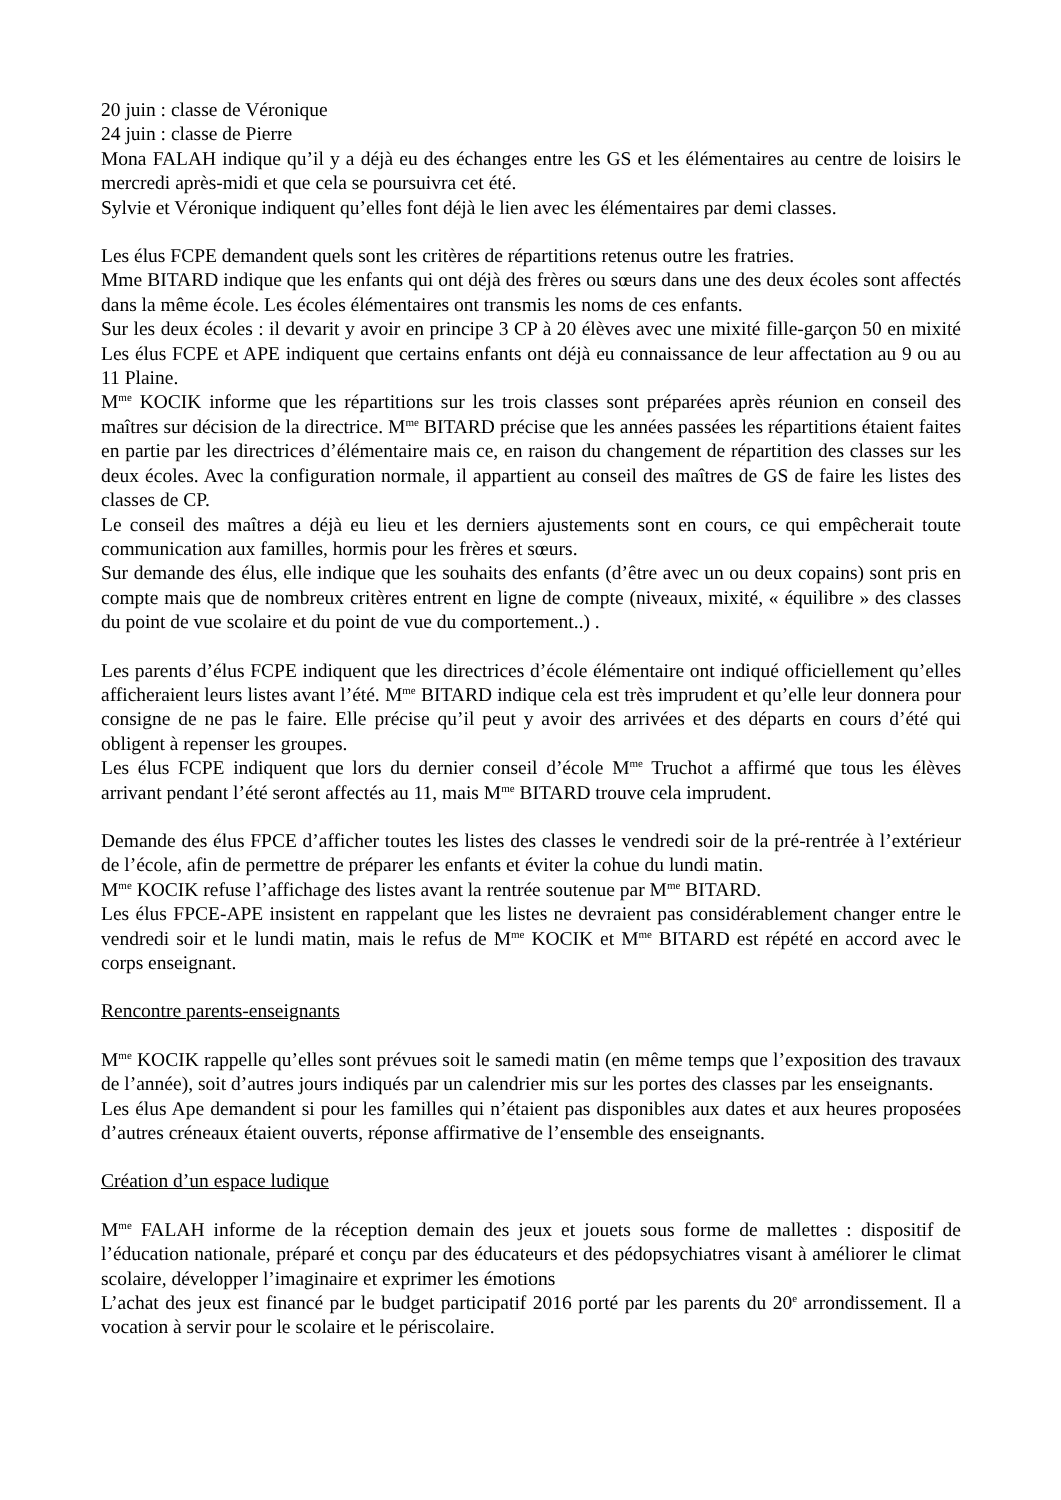20 juin : classe de Véronique
24 juin : classe de Pierre
Mona FALAH indique qu’il y a déjà eu des échanges entre les GS et les élémentaires au centre de loisirs le mercredi après-midi et que cela se poursuivra cet été.
Sylvie et Véronique indiquent qu’elles font déjà le lien avec les élémentaires par demi classes.
Les élus FCPE demandent quels sont les critères de répartitions retenus outre les fratries.
Mme BITARD indique que les enfants qui ont déjà des frères ou sœurs dans une des deux écoles sont affectés dans la même école. Les écoles élémentaires ont transmis les noms de ces enfants.
Sur les deux écoles : il devarit y avoir en principe 3 CP à 20 élèves avec une mixité fille-garçon 50 en mixité Les élus FCPE et APE indiquent que certains enfants ont déjà eu connaissance de leur affectation au 9 ou au 11 Plaine.
M<sup>me</sup> KOCIK informe que les répartitions sur les trois classes sont préparées après réunion en conseil des maîtres sur décision de la directrice. M<sup>me</sup> BITARD précise que les années passées les répartitions étaient faites en partie par les directrices d’élémentaire mais ce, en raison du changement de répartition des classes sur les deux écoles. Avec la configuration normale, il appartient au conseil des maîtres de GS de faire les listes des classes de CP.
Le conseil des maîtres a déjà eu lieu et les derniers ajustements sont en cours, ce qui empêcherait toute communication aux familles, hormis pour les frères et sœurs.
Sur demande des élus, elle indique que les souhaits des enfants (d’être avec un ou deux copains) sont pris en compte mais que de nombreux critères entrent en ligne de compte (niveaux, mixité, « équilibre » des classes du point de vue scolaire et du point de vue du comportement..) .
Les parents d’élus FCPE indiquent que les directrices d’école élémentaire ont indiqué officiellement qu’elles afficheraient leurs listes avant l’été. M<sup>me</sup> BITARD indique cela est très imprudent et qu’elle leur donnera pour consigne de ne pas le faire. Elle précise qu’il peut y avoir des arrivées et des départs en cours d’été qui obligent à repenser les groupes.
Les élus FCPE indiquent que lors du dernier conseil d’école M<sup>me</sup> Truchot a affirmé que tous les élèves arrivant pendant l’été seront affectés au 11, mais M<sup>me</sup> BITARD trouve cela imprudent.
Demande des élus FPCE d’afficher toutes les listes des classes le vendredi soir de la pré-rentrée à l’extérieur de l’école, afin de permettre de préparer les enfants et éviter la cohue du lundi matin.
M<sup>me</sup> KOCIK refuse l’affichage des listes avant la rentrée soutenue par M<sup>me</sup> BITARD.
Les élus FPCE-APE insistent en rappelant que les listes ne devraient pas considérablement changer entre le vendredi soir et le lundi matin, mais le refus de M<sup>me</sup> KOCIK et M<sup>me</sup> BITARD est répété en accord avec le corps enseignant.
Rencontre parents-enseignants
M<sup>me</sup> KOCIK rappelle qu’elles sont prévues soit le samedi matin (en même temps que l’exposition des travaux de l’année), soit d’autres jours indiqués par un calendrier mis sur les portes des classes par les enseignants.
Les élus Ape demandent si pour les familles qui n’étaient pas disponibles aux dates et aux heures proposées d’autres créneaux étaient ouverts, réponse affirmative de l’ensemble des enseignants.
Création d’un espace ludique
M<sup>me</sup> FALAH informe de la réception demain des jeux et jouets sous forme de mallettes : dispositif de l’éducation nationale, préparé et conçu par des éducateurs et des pédopsychiatres visant à améliorer le climat scolaire, développer l’imaginaire et exprimer les émotions
L’achat des jeux est financé par le budget participatif 2016 porté par les parents du 20<sup>e</sup> arrondissement. Il a vocation à servir pour le scolaire et le périscolaire.